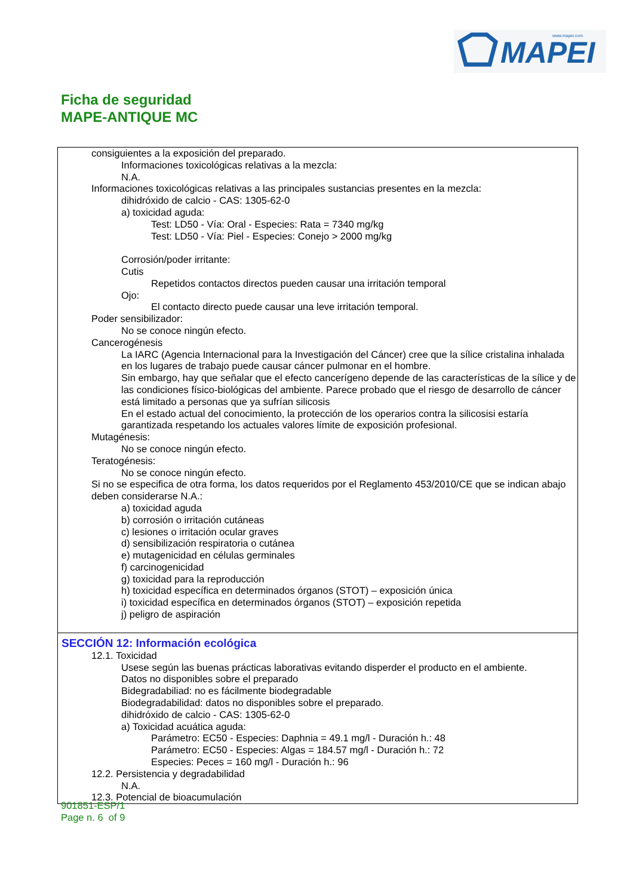MAPEI
www.mapei.com
Ficha de seguridad
MAPE-ANTIQUE MC
consiguientes a la exposición del preparado.
Informaciones toxicológicas relativas a la mezcla:
N.A.
Informaciones toxicológicas relativas a las principales sustancias presentes en la mezcla:
dihidróxido de calcio - CAS: 1305-62-0
a) toxicidad aguda:
Test: LD50 - Vía: Oral - Especies: Rata = 7340 mg/kg
Test: LD50 - Vía: Piel - Especies: Conejo > 2000 mg/kg
Corrosión/poder irritante:
Cutis
Repetidos contactos directos pueden causar una irritación temporal
Ojo:
El contacto directo puede causar una leve irritación temporal.
Poder sensibilizador:
No se conoce ningún efecto.
Cancerogénesis
La IARC (Agencia Internacional para la Investigación del Cáncer) cree que la sílice cristalina inhalada en los lugares de trabajo puede causar cáncer pulmonar en el hombre.
Sin embargo, hay que señalar que el efecto cancerígeno depende de las características de la sílice y de las condiciones físico-biológicas del ambiente. Parece probado que el riesgo de desarrollo de cáncer está limitado a personas que ya sufrían silicosis
En el estado actual del conocimiento, la protección de los operarios contra la silicosisi estaría garantizada respetando los actuales valores límite de exposición profesional.
Mutagénesis:
No se conoce ningún efecto.
Teratogénesis:
No se conoce ningún efecto.
Si no se especifica de otra forma, los datos requeridos por el Reglamento 453/2010/CE que se indican abajo deben considerarse N.A.:
a) toxicidad aguda
b) corrosión o irritación cutáneas
c) lesiones o irritación ocular graves
d) sensibilización respiratoria o cutánea
e) mutagenicidad en células germinales
f) carcinogenicidad
g) toxicidad para la reproducción
h) toxicidad específica en determinados órganos (STOT) – exposición única
i) toxicidad específica en determinados órganos (STOT) – exposición repetida
j) peligro de aspiración
SECCIÓN 12: Información ecológica
12.1. Toxicidad
Usese según las buenas prácticas laborativas evitando disperder el producto en el ambiente.
Datos no disponibles sobre el preparado
Bidegradabiliad: no es fácilmente biodegradable
Biodegradabilidad: datos no disponibles sobre el preparado.
dihidróxido de calcio - CAS: 1305-62-0
a) Toxicidad acuática aguda:
Parámetro: EC50 - Especies: Daphnia = 49.1 mg/l - Duración h.: 48
Parámetro: EC50 - Especies: Algas = 184.57 mg/l - Duración h.: 72
Especies: Peces = 160 mg/l - Duración h.: 96
12.2. Persistencia y degradabilidad
N.A.
12.3. Potencial de bioacumulación
901851-ESP/1
Page n. 6 of 9